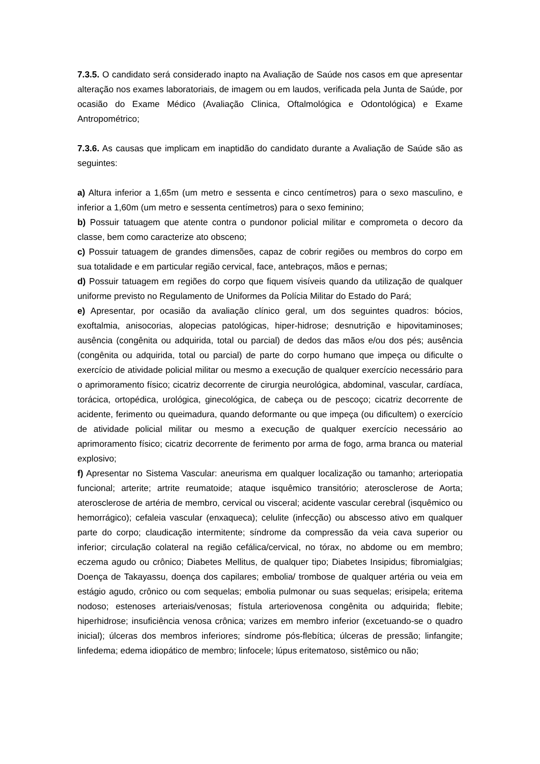7.3.5. O candidato será considerado inapto na Avaliação de Saúde nos casos em que apresentar alteração nos exames laboratoriais, de imagem ou em laudos, verificada pela Junta de Saúde, por ocasião do Exame Médico (Avaliação Clinica, Oftalmológica e Odontológica) e Exame Antropométrico;
7.3.6. As causas que implicam em inaptidão do candidato durante a Avaliação de Saúde são as seguintes:
a) Altura inferior a 1,65m (um metro e sessenta e cinco centímetros) para o sexo masculino, e inferior a 1,60m (um metro e sessenta centímetros) para o sexo feminino;
b) Possuir tatuagem que atente contra o pundonor policial militar e comprometa o decoro da classe, bem como caracterize ato obsceno;
c) Possuir tatuagem de grandes dimensões, capaz de cobrir regiões ou membros do corpo em sua totalidade e em particular região cervical, face, antebraços, mãos e pernas;
d) Possuir tatuagem em regiões do corpo que fiquem visíveis quando da utilização de qualquer uniforme previsto no Regulamento de Uniformes da Polícia Militar do Estado do Pará;
e) Apresentar, por ocasião da avaliação clínico geral, um dos seguintes quadros: bócios, exoftalmia, anisocorias, alopecias patológicas, hiper-hidrose; desnutrição e hipovitaminoses; ausência (congênita ou adquirida, total ou parcial) de dedos das mãos e/ou dos pés; ausência (congênita ou adquirida, total ou parcial) de parte do corpo humano que impeça ou dificulte o exercício de atividade policial militar ou mesmo a execução de qualquer exercício necessário para o aprimoramento físico; cicatriz decorrente de cirurgia neurológica, abdominal, vascular, cardíaca, torácica, ortopédica, urológica, ginecológica, de cabeça ou de pescoço; cicatriz decorrente de acidente, ferimento ou queimadura, quando deformante ou que impeça (ou dificultem) o exercício de atividade policial militar ou mesmo a execução de qualquer exercício necessário ao aprimoramento físico; cicatriz decorrente de ferimento por arma de fogo, arma branca ou material explosivo;
f) Apresentar no Sistema Vascular: aneurisma em qualquer localização ou tamanho; arteriopatia funcional; arterite; artrite reumatoide; ataque isquêmico transitório; aterosclerose de Aorta; aterosclerose de artéria de membro, cervical ou visceral; acidente vascular cerebral (isquêmico ou hemorrágico); cefaleia vascular (enxaqueca); celulite (infecção) ou abscesso ativo em qualquer parte do corpo; claudicação intermitente; síndrome da compressão da veia cava superior ou inferior; circulação colateral na região cefálica/cervical, no tórax, no abdome ou em membro; eczema agudo ou crônico; Diabetes Mellitus, de qualquer tipo; Diabetes Insipidus; fibromialgias; Doença de Takayassu, doença dos capilares; embolia/ trombose de qualquer artéria ou veia em estágio agudo, crônico ou com sequelas; embolia pulmonar ou suas sequelas; erisipela; eritema nodoso; estenoses arteriais/venosas; fístula arteriovenosa congênita ou adquirida; flebite; hiperhidrose; insuficiência venosa crônica; varizes em membro inferior (excetuando-se o quadro inicial); úlceras dos membros inferiores; síndrome pós-flebítica; úlceras de pressão; linfangite; linfedema; edema idiopático de membro; linfocele; lúpus eritematoso, sistêmico ou não;